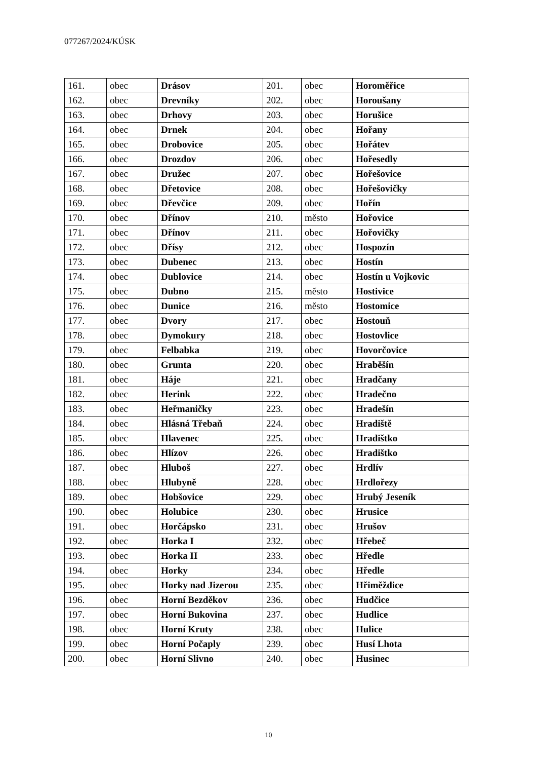077267/2024/KÚSK
| 161. | obec | Drásov | 201. | obec | Horoměřice |
| 162. | obec | Drevníky | 202. | obec | Horoušany |
| 163. | obec | Drhovy | 203. | obec | Horušice |
| 164. | obec | Drnek | 204. | obec | Hořany |
| 165. | obec | Drobovice | 205. | obec | Hořátev |
| 166. | obec | Drozdov | 206. | obec | Hořesedly |
| 167. | obec | Družec | 207. | obec | Hořešovice |
| 168. | obec | Dřetovice | 208. | obec | Hořešovičky |
| 169. | obec | Dřevčice | 209. | obec | Hořín |
| 170. | obec | Dřínov | 210. | město | Hořovice |
| 171. | obec | Dřínov | 211. | obec | Hořovičky |
| 172. | obec | Dřísy | 212. | obec | Hospozín |
| 173. | obec | Dubenec | 213. | obec | Hostín |
| 174. | obec | Dublovice | 214. | obec | Hostín u Vojkovic |
| 175. | obec | Dubno | 215. | město | Hostivice |
| 176. | obec | Dunice | 216. | město | Hostomice |
| 177. | obec | Dvory | 217. | obec | Hostouň |
| 178. | obec | Dymokury | 218. | obec | Hostovlice |
| 179. | obec | Felbabka | 219. | obec | Hovorčovice |
| 180. | obec | Grunta | 220. | obec | Hraběšín |
| 181. | obec | Háje | 221. | obec | Hradčany |
| 182. | obec | Herink | 222. | obec | Hradečno |
| 183. | obec | Heřmaničky | 223. | obec | Hradešín |
| 184. | obec | Hlásná Třebaň | 224. | obec | Hradiště |
| 185. | obec | Hlavenec | 225. | obec | Hradištko |
| 186. | obec | Hlízov | 226. | obec | Hradištko |
| 187. | obec | Hluboš | 227. | obec | Hrdlív |
| 188. | obec | Hlubyně | 228. | obec | Hrdlořezy |
| 189. | obec | Hobšovice | 229. | obec | Hrubý Jeseník |
| 190. | obec | Holubice | 230. | obec | Hrusice |
| 191. | obec | Horčápsko | 231. | obec | Hrušov |
| 192. | obec | Horka I | 232. | obec | Hřebeč |
| 193. | obec | Horka II | 233. | obec | Hředle |
| 194. | obec | Horky | 234. | obec | Hředle |
| 195. | obec | Horky nad Jizerou | 235. | obec | Hřiměždice |
| 196. | obec | Horní Bezděkov | 236. | obec | Hudčice |
| 197. | obec | Horní Bukovina | 237. | obec | Hudlice |
| 198. | obec | Horní Kruty | 238. | obec | Hulice |
| 199. | obec | Horní Počaply | 239. | obec | Husí Lhota |
| 200. | obec | Horní Slivno | 240. | obec | Husinec |
10